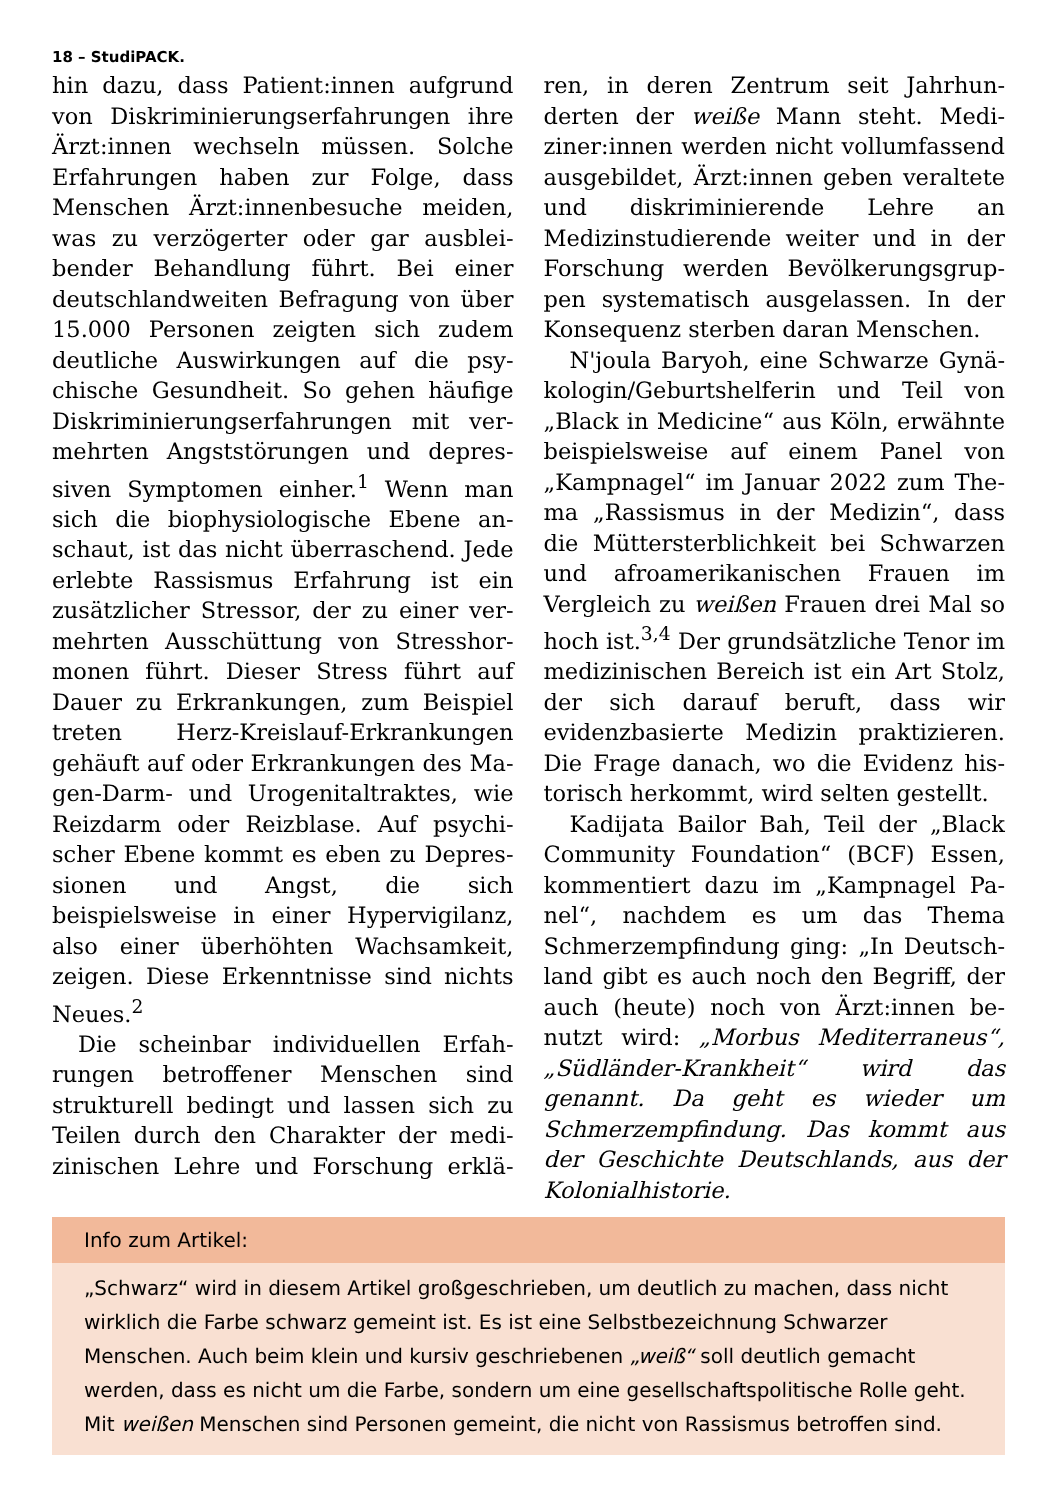18 – StudiPACK.
hin dazu, dass Patient:innen aufgrund von Diskriminierungserfahrungen ih­re Ärzt:innen wechseln müssen. Sol­che Erfahrungen haben zur Folge, dass Menschen Ärzt:innenbesuche meiden, was zu verzögerter oder gar ausblei­bender Behandlung führt. Bei einer deutschlandweiten Befragung von über 15.000 Personen zeigten sich zudem deutliche Auswirkungen auf die psy­chische Gesundheit. So gehen häufige Diskriminierungserfahrungen mit ver­mehrten Angststörungen und depres­siven Symptomen einher.<sup>1</sup> Wenn man sich die biophysiologische Ebene an­schaut, ist das nicht überraschend. Je­de erlebte Rassismus Erfahrung ist ein zusätzlicher Stressor, der zu einer ver­mehrten Ausschüttung von Stresshor­monen führt. Dieser Stress führt auf Dauer zu Erkrankungen, zum Beispiel treten Herz-Kreislauf-Erkrankungen gehäuft auf oder Erkrankungen des Ma­gen-Darm- und Urogenitaltraktes, wie Reizdarm oder Reizblase. Auf psychi­scher Ebene kommt es eben zu Depres­sionen und Angst, die sich beispielsweise in einer Hypervigilanz, also einer überhöhten Wachsamkeit, zeigen. Diese Erkenntnisse sind nichts Neues.<sup>2</sup>
Die scheinbar individuellen Erfah­rungen betroffener Menschen sind strukturell bedingt und lassen sich zu Teilen durch den Charakter der medi­zinischen Lehre und Forschung erklä­ren, in deren Zentrum seit Jahrhun­derten der weiße Mann steht. Medi­ziner:innen werden nicht vollumfass­end ausgebildet, Ärzt:innen geben ver­altete und diskriminierende Lehre an Medizinstudierende weiter und in der Forschung werden Bevölkerungsgrup­pen systematisch ausgelassen. In der Konsequenz sterben daran Menschen.
N'joula Baryoh, eine Schwarze Gynä­kologin/Geburtshelferin und Teil von „Black in Medicine“ aus Köln, erwähn­te beispielsweise auf einem Panel von „Kampnagel“ im Januar 2022 zum The­ma „Rassismus in der Medizin“, dass die Müttersterblichkeit bei Schwarzen und afroamerikanischen Frauen im Vergleich zu weißen Frauen drei Mal so hoch ist.<sup>3,4</sup> Der grundsätzliche Tenor im medizinischen Bereich ist ein Art Stolz, der sich darauf beruft, dass wir evidenzbasierte Medizin praktizieren. Die Frage danach, wo die Evidenz his­torisch herkommt, wird selten gestellt.
Kadijata Bailor Bah, Teil der „Black Community Foundation“ (BCF) Essen, kommentiert dazu im „Kampnagel Pa­nel“, nachdem es um das Thema Schmerzempfindung ging: „In Deutsch­land gibt es auch noch den Begriff, der auch (heute) noch von Ärzt:innen be­nutzt wird: „Morbus Mediterraneus“, „Südländer-Krankheit“ wird das genannt. Da geht es wieder um Schmerzempfin­dung. Das kommt aus der Geschichte Deutschlands, aus der Kolonialhistorie.
Info zum Artikel:
„Schwarz“ wird in diesem Artikel großgeschrieben, um deutlich zu machen, dass nicht wirklich die Farbe schwarz gemeint ist. Es ist eine Selbstbezeichnung Schwarzer Menschen. Auch beim klein und kursiv geschriebenen „weiß“ soll deutlich gemacht werden, dass es nicht um die Farbe, sondern um eine gesellschaftspolitische Rolle geht. Mit weißen Menschen sind Personen gemeint, die nicht von Rassismus betroffen sind.